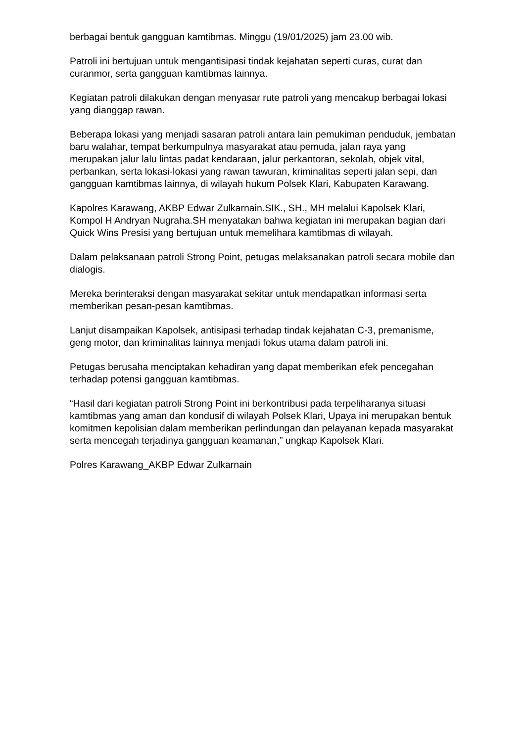berbagai bentuk gangguan kamtibmas. Minggu (19/01/2025) jam 23.00 wib.
Patroli ini bertujuan untuk mengantisipasi tindak kejahatan seperti curas, curat dan curanmor, serta gangguan kamtibmas lainnya.
Kegiatan patroli dilakukan dengan menyasar rute patroli yang mencakup berbagai lokasi yang dianggap rawan.
Beberapa lokasi yang menjadi sasaran patroli antara lain pemukiman penduduk, jembatan baru walahar, tempat berkumpulnya masyarakat atau pemuda, jalan raya yang merupakan jalur lalu lintas padat kendaraan, jalur perkantoran, sekolah, objek vital, perbankan, serta lokasi-lokasi yang rawan tawuran, kriminalitas seperti jalan sepi, dan gangguan kamtibmas lainnya, di wilayah hukum Polsek Klari, Kabupaten Karawang.
Kapolres Karawang, AKBP Edwar Zulkarnain.SIK., SH., MH melalui Kapolsek Klari, Kompol H Andryan Nugraha.SH menyatakan bahwa kegiatan ini merupakan bagian dari Quick Wins Presisi yang bertujuan untuk memelihara kamtibmas di wilayah.
Dalam pelaksanaan patroli Strong Point, petugas melaksanakan patroli secara mobile dan dialogis.
Mereka berinteraksi dengan masyarakat sekitar untuk mendapatkan informasi serta memberikan pesan-pesan kamtibmas.
Lanjut disampaikan Kapolsek, antisipasi terhadap tindak kejahatan C-3, premanisme, geng motor, dan kriminalitas lainnya menjadi fokus utama dalam patroli ini.
Petugas berusaha menciptakan kehadiran yang dapat memberikan efek pencegahan terhadap potensi gangguan kamtibmas.
“Hasil dari kegiatan patroli Strong Point ini berkontribusi pada terpeliharanya situasi kamtibmas yang aman dan kondusif di wilayah Polsek Klari, Upaya ini merupakan bentuk komitmen kepolisian dalam memberikan perlindungan dan pelayanan kepada masyarakat serta mencegah terjadinya gangguan keamanan,” ungkap Kapolsek Klari.
Polres Karawang_AKBP Edwar Zulkarnain